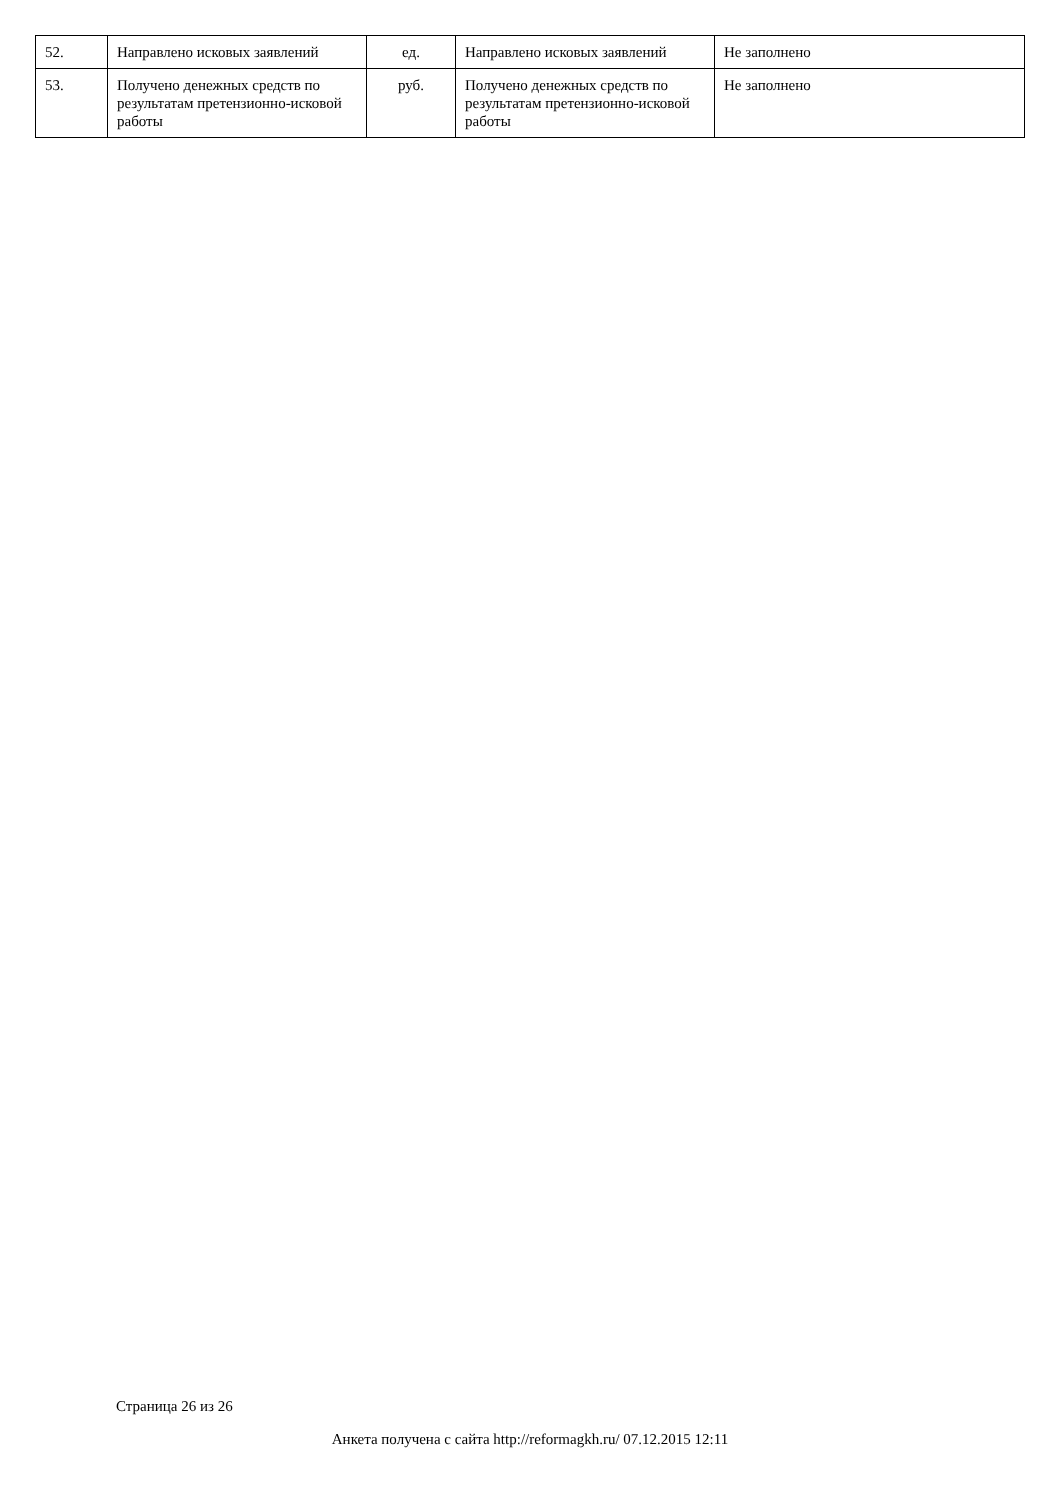| 52. | Направлено исковых заявлений | ед. | Направлено исковых заявлений | Не заполнено |
| 53. | Получено денежных средств по результатам претензионно-исковой работы | руб. | Получено денежных средств по результатам претензионно-исковой работы | Не заполнено |
Страница 26 из 26
Анкета получена с сайта http://reformagkh.ru/ 07.12.2015 12:11